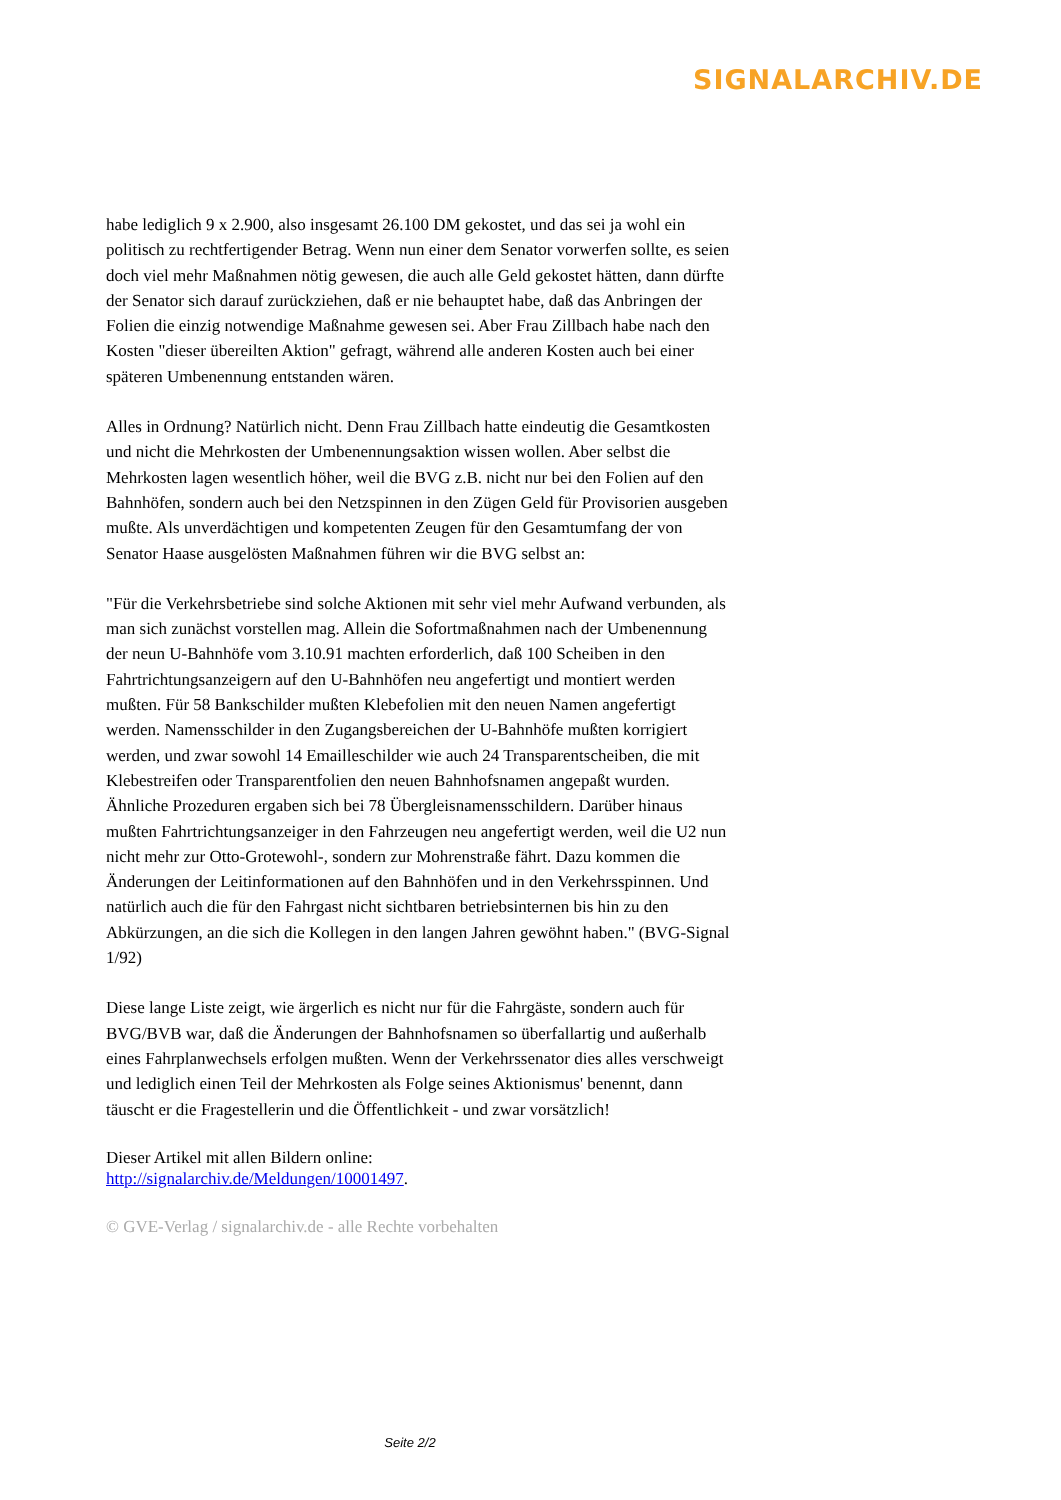SIGNALARCHIV.DE
habe lediglich 9 x 2.900, also insgesamt 26.100 DM gekostet, und das sei ja wohl ein politisch zu rechtfertigender Betrag. Wenn nun einer dem Senator vorwerfen sollte, es seien doch viel mehr Maßnahmen nötig gewesen, die auch alle Geld gekostet hätten, dann dürfte der Senator sich darauf zurückziehen, daß er nie behauptet habe, daß das Anbringen der Folien die einzig notwendige Maßnahme gewesen sei. Aber Frau Zillbach habe nach den Kosten "dieser übereilten Aktion" gefragt, während alle anderen Kosten auch bei einer späteren Umbenennung entstanden wären.
Alles in Ordnung? Natürlich nicht. Denn Frau Zillbach hatte eindeutig die Gesamtkosten und nicht die Mehrkosten der Umbenennungsaktion wissen wollen. Aber selbst die Mehrkosten lagen wesentlich höher, weil die BVG z.B. nicht nur bei den Folien auf den Bahnhöfen, sondern auch bei den Netzspinnen in den Zügen Geld für Provisorien ausgeben mußte. Als unverdächtigen und kompetenten Zeugen für den Gesamtumfang der von Senator Haase ausgelösten Maßnahmen führen wir die BVG selbst an:
"Für die Verkehrsbetriebe sind solche Aktionen mit sehr viel mehr Aufwand verbunden, als man sich zunächst vorstellen mag. Allein die Sofortmaßnahmen nach der Umbenennung der neun U-Bahnhöfe vom 3.10.91 machten erforderlich, daß 100 Scheiben in den Fahrtrichtungsanzeigern auf den U-Bahnhöfen neu angefertigt und montiert werden mußten. Für 58 Bankschilder mußten Klebefolien mit den neuen Namen angefertigt werden. Namensschilder in den Zugangsbereichen der U-Bahnhöfe mußten korrigiert werden, und zwar sowohl 14 Emailleschilder wie auch 24 Transparentscheiben, die mit Klebestreifen oder Transparentfolien den neuen Bahnhofsnamen angepaßt wurden. Ähnliche Prozeduren ergaben sich bei 78 Übergleisnamensschildern. Darüber hinaus mußten Fahrtrichtungsanzeiger in den Fahrzeugen neu angefertigt werden, weil die U2 nun nicht mehr zur Otto-Grotewohl-, sondern zur Mohrenstraße fährt. Dazu kommen die Änderungen der Leitinformationen auf den Bahnhöfen und in den Verkehrsspinnen. Und natürlich auch die für den Fahrgast nicht sichtbaren betriebsinternen bis hin zu den Abkürzungen, an die sich die Kollegen in den langen Jahren gewöhnt haben." (BVG-Signal 1/92)
Diese lange Liste zeigt, wie ärgerlich es nicht nur für die Fahrgäste, sondern auch für BVG/BVB war, daß die Änderungen der Bahnhofsnamen so überfallartig und außerhalb eines Fahrplanwechsels erfolgen mußten. Wenn der Verkehrssenator dies alles verschweigt und lediglich einen Teil der Mehrkosten als Folge seines Aktionismus' benennt, dann täuscht er die Fragestellerin und die Öffentlichkeit - und zwar vorsätzlich!
Dieser Artikel mit allen Bildern online:
http://signalarchiv.de/Meldungen/10001497.
© GVE-Verlag / signalarchiv.de - alle Rechte vorbehalten
Seite 2/2